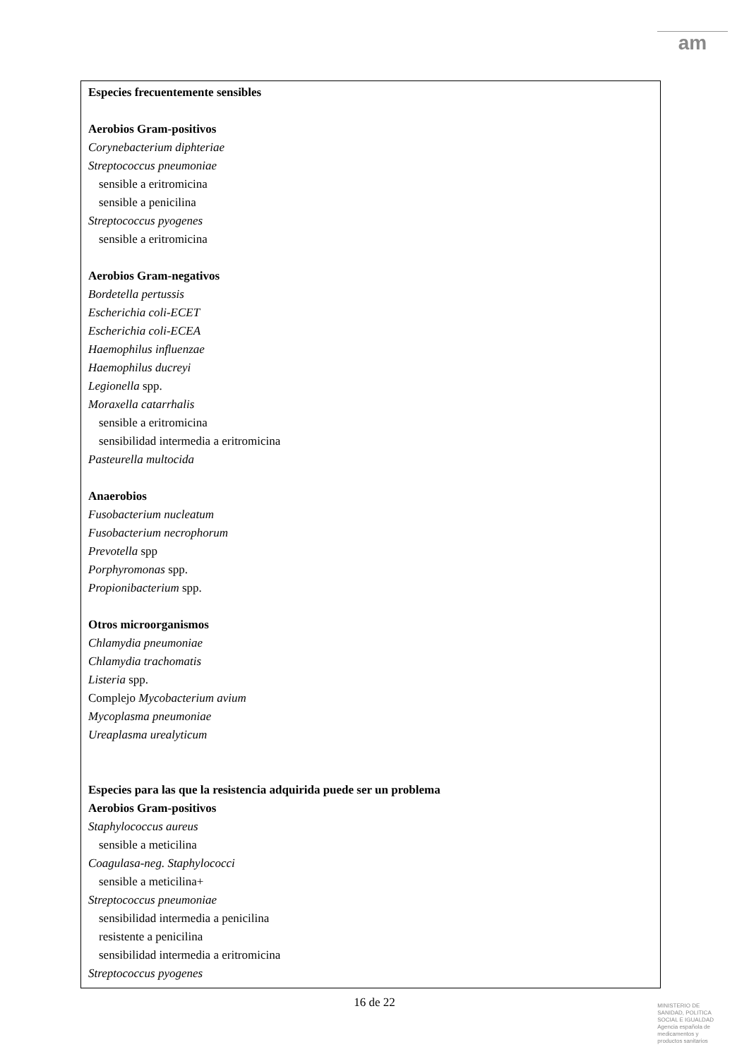am
Especies frecuentemente sensibles
Aerobios Gram-positivos
Corynebacterium diphteriae
Streptococcus pneumoniae
sensible a eritromicina
sensible a penicilina
Streptococcus pyogenes
sensible a eritromicina
Aerobios Gram-negativos
Bordetella pertussis
Escherichia coli-ECET
Escherichia coli-ECEA
Haemophilus influenzae
Haemophilus ducreyi
Legionella spp.
Moraxella catarrhalis
sensible a eritromicina
sensibilidad intermedia a eritromicina
Pasteurella multocida
Anaerobios
Fusobacterium nucleatum
Fusobacterium necrophorum
Prevotella spp
Porphyromonas spp.
Propionibacterium spp.
Otros microorganismos
Chlamydia pneumoniae
Chlamydia trachomatis
Listeria spp.
Complejo Mycobacterium avium
Mycoplasma pneumoniae
Ureaplasma urealyticum
Especies para las que la resistencia adquirida puede ser un problema
Aerobios Gram-positivos
Staphylococcus aureus
sensible a meticilina
Coagulasa-neg. Staphylococci
sensible a meticilina+
Streptococcus pneumoniae
sensibilidad intermedia a penicilina
resistente a penicilina
sensibilidad intermedia a eritromicina
Streptococcus pyogenes
16 de 22
MINISTERIO DE
SANIDAD, POLITICA
SOCIAL E IGUALDAD
Agencia española de
medicamentos y
productos sanitarios